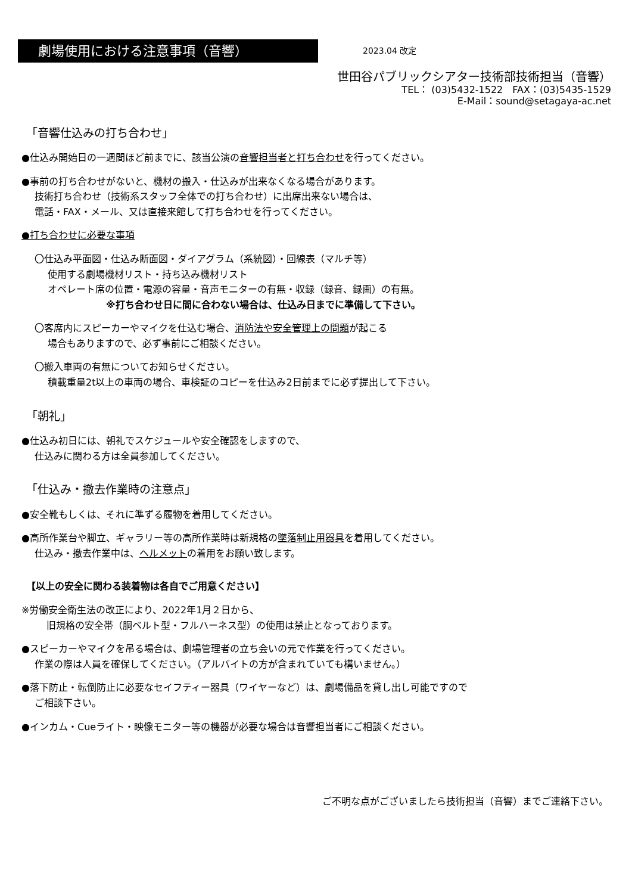劇場使用における注意事項（音響）
2023.04 改定
世田谷パブリックシアター技術部技術担当（音響）
TEL： (03)5432-1522　FAX：(03)5435-1529
E-Mail：sound@setagaya-ac.net
「音響仕込みの打ち合わせ」
●仕込み開始日の一週間ほど前までに、該当公演の音響担当者と打ち合わせを行ってください。
●事前の打ち合わせがないと、機材の搬入・仕込みが出来なくなる場合があります。
技術打ち合わせ（技術系スタッフ全体での打ち合わせ）に出席出来ない場合は、
電話・FAX・メール、又は直接来館して打ち合わせを行ってください。
●打ち合わせに必要な事項
〇仕込み平面図・仕込み断面図・ダイアグラム（系統図）・回線表（マルチ等）
使用する劇場機材リスト・持ち込み機材リスト
オペレート席の位置・電源の容量・音声モニターの有無・収録（録音、録画）の有無。
※打ち合わせ日に間に合わない場合は、仕込み日までに準備して下さい。
〇客席内にスピーカーやマイクを仕込む場合、消防法や安全管理上の問題が起こる
場合もありますので、必ず事前にご相談ください。
〇搬入車両の有無についてお知らせください。
積載重量2t以上の車両の場合、車検証のコピーを仕込み2日前までに必ず提出して下さい。
「朝礼」
●仕込み初日には、朝礼でスケジュールや安全確認をしますので、
仕込みに関わる方は全員参加してください。
「仕込み・撤去作業時の注意点」
●安全靴もしくは、それに準ずる履物を着用してください。
●高所作業台や脚立、ギャラリー等の高所作業時は新規格の墜落制止用器具を着用してください。
仕込み・撤去作業中は、ヘルメットの着用をお願い致します。
【以上の安全に関わる装着物は各自でご用意ください】
※労働安全衛生法の改正により、2022年1月２日から、
旧規格の安全帯（胴ベルト型・フルハーネス型）の使用は禁止となっております。
●スピーカーやマイクを吊る場合は、劇場管理者の立ち会いの元で作業を行ってください。
作業の際は人員を確保してください。（アルバイトの方が含まれていても構いません。）
●落下防止・転倒防止に必要なセイフティー器具（ワイヤーなど）は、劇場備品を貸し出し可能ですので
ご相談下さい。
●インカム・Cueライト・映像モニター等の機器が必要な場合は音響担当者にご相談ください。
ご不明な点がございましたら技術担当（音響）までご連絡下さい。